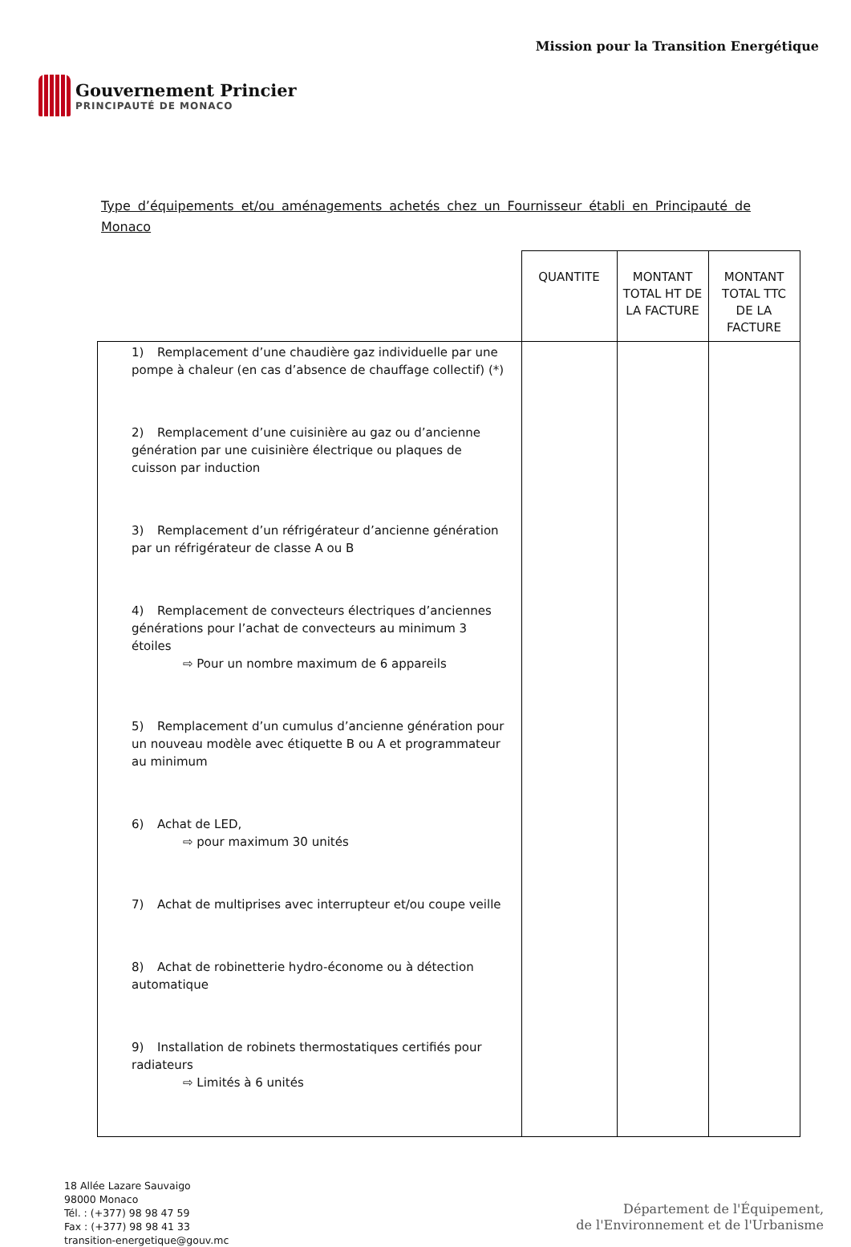Gouvernement Princier
PRINCIPAUTÉ DE MONACO
Mission pour la Transition Energétique
Type d’équipements et/ou aménagements achetés chez un Fournisseur établi en Principauté de Monaco
| | QUANTITE | MONTANT TOTAL HT DE LA FACTURE | MONTANT TOTAL TTC DE LA FACTURE |
| --- | --- | --- | --- |
| 1) Remplacement d’une chaudière gaz individuelle par une pompe à chaleur (en cas d’absence de chauffage collectif) (*) 2) Remplacement d’une cuisinière au gaz ou d’ancienne génération par une cuisinière électrique ou plaques de cuisson par induction 3) Remplacement d’un réfrigérateur d’ancienne génération par un réfrigérateur de classe A ou B 4) Remplacement de convecteurs électriques d’anciennes générations pour l’achat de convecteurs au minimum 3 étoiles ⇨ Pour un nombre maximum de 6 appareils 5) Remplacement d’un cumulus d’ancienne génération pour un nouveau modèle avec étiquette B ou A et programmateur au minimum 6) Achat de LED, ⇨ pour maximum 30 unités 7) Achat de multiprises avec interrupteur et/ou coupe veille 8) Achat de robinetterie hydro-économe ou à détection automatique 9) Installation de robinets thermostatiques certifiés pour radiateurs ⇨ Limités à 6 unités | | | |
18 Allée Lazare Sauvaigo
98000 Monaco
Tél. : (+377) 98 98 47 59
Fax : (+377) 98 98 41 33
transition-energetique@gouv.mc
Département de l'Équipement,
de l'Environnement et de l'Urbanisme